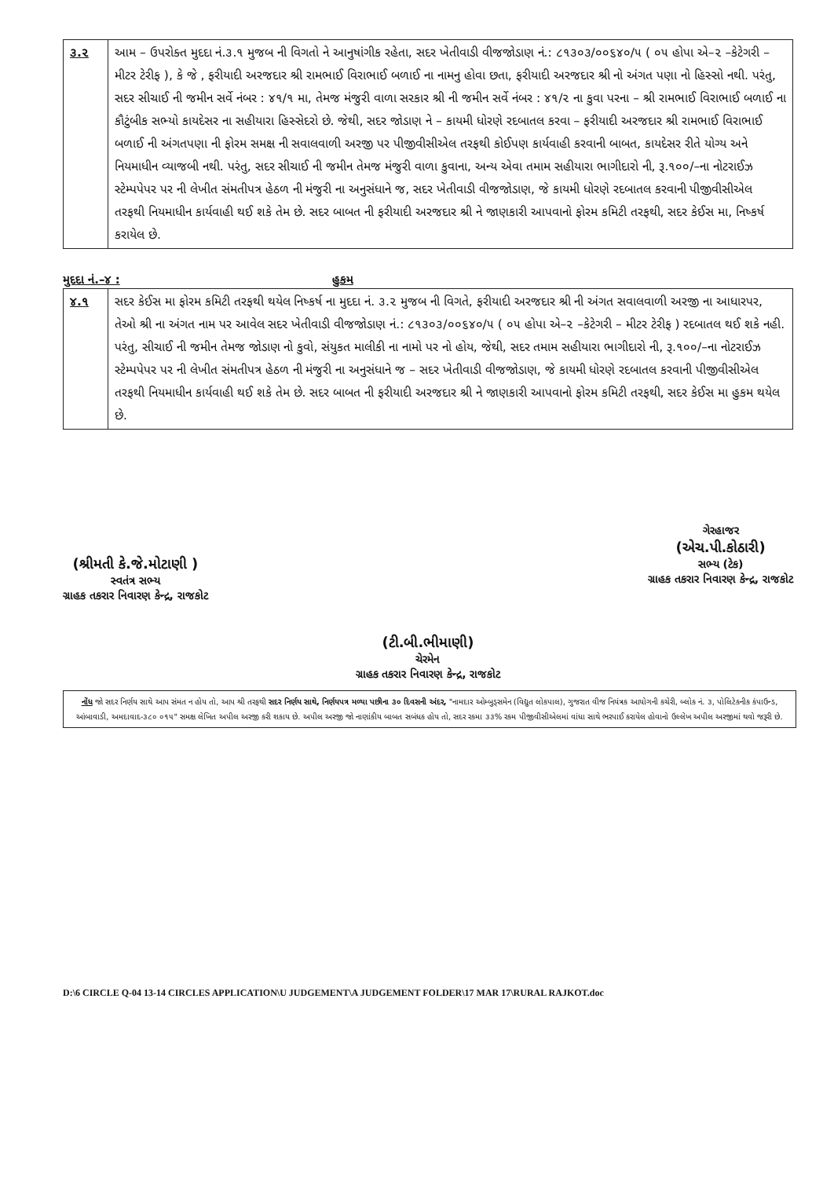| ૩.૨ | આમ – ઉપરોક્ત મુદદા નં.૩.૧ મુજબ ની વિગતો ને આનુષાંગીક રહેતા, સદર ખેતીવાડી વીજજોડાણ નં.: ૮૧૩૦૩/૦૦૬૪૦/૫ ( ૦૫ હોપા એ–૨ –કેટેગરી – મીટર ટેરીફ ), કે જે , ફરીયાદી અરજદાર શ્રી રામભાઈ વિરાભાઈ બળાઈ ના નામનુ હોવા છતા, ફરીયાદી અરજદાર શ્રી નો અંગત પણા નો હિસ્સો નથી. પરંતુ, સદર સીચાઈ ની જમીન સર્વે નંબર : ૪૧/૧ મા, તેમજ મંજુરી વાળા સરકાર શ્રી ની જમીન સર્વે નંબર : ૪૧/૨ ના કુવા પરના – શ્રી રામભાઈ વિરાભાઈ બળાઈ ના કૌટુંબીક સભ્યો કાયદેસર ના સહીયારા હિસ્સેદરો છે. જેથી, સદર જોડાણ ને – કાયમી ધોરણે રદબાતલ કરવા – ફરીયાદી અરજદાર શ્રી રામભાઈ વિરાભાઈ બળાઈ ની અંગતપણા ની ફોરમ સમક્ષ ની સવાલવાળી અરજી પર પીજીવીસીએલ તરફથી કોઈપણ કાર્યવાહી કરવાની બાબત, કાયદેસર રીતે યોગ્ય અને નિયમાધીન વ્યાજબી નથી. પરંતુ, સદર સીચાઈ ની જમીન તેમજ મંજુરી વાળા કુવાના, અન્ય એવા તમામ સહીયારા ભાગીદારો ની, રૂ.૧૦૦/–ના નોટરાઈઝ સ્ટેમ્પપેપર પર ની લેખીત સંમતીપત્ર હેઠળ ની મંજુરી ના અનુસંધાને જ, સદર ખેતીવાડી વીજજોડાણ, જે કાયમી ધોરણે રદબાતલ કરવાની પીજીવીસીએલ તરફથી નિયમાધીન કાર્યવાહી થઈ શકે તેમ છે. સદર બાબત ની ફરીયાદી અરજદાર શ્રી ને જાણકારી આપવાનો ફોરમ કમિટી તરફથી, સદર કેઈસ મા, નિષ્કર્ષ કરાયેલ છે. |
મુદદા નં.–૪ : હુકમ
| ૪.૧ | સદર કેઈસ મા ફોરમ કમિટી તરફથી થયેલ નિષ્કર્ષ ના મુદદા નં. ૩.૨ મુજબ ની વિગતે, ફરીયાદી અરજદાર શ્રી ની અંગત સવાલવાળી અરજી ના આધારપર, તેઓ શ્રી ના અંગત નામ પર આવેલ સદર ખેતીવાડી વીજજોડાણ નં.: ૮૧૩૦૩/૦૦૬૪૦/૫ ( ૦૫ હોપા એ–૨ –કેટેગરી – મીટર ટેરીફ ) રદબાતલ થઈ શકે નહી. પરંતુ, સીચાઈ ની જમીન તેમજ જોડાણ નો કુવો, સંયુકત માલીકી ના નામો પર નો હોય, જેથી, સદર તમામ સહીયારા ભાગીદારો ની, રૂ.૧૦૦/–ના નોટરાઈઝ સ્ટેમ્પપેપર પર ની લેખીત સંમતીપત્ર હેઠળ ની મંજુરી ના અનુસંધાને જ – સદર ખેતીવાડી વીજજોડાણ, જે કાયમી ધોરણે રદબાતલ કરવાની પીજીવીસીએલ તરફથી નિયમાધીન કાર્યવાહી થઈ શકે તેમ છે. સદર બાબત ની ફરીયાદી અરજદાર શ્રી ને જાણકારી આપવાનો ફોરમ કમિટી તરફથી, સદર કેઈસ મા હુકમ થયેલ છે. |
(શ્રીમતી કે.જે.મોટાણી )
સ્વતંત્ર સભ્ય
ગ્રાહક તકરાર નિવારણ કેન્દ્ર, રાજકોટ
(ટી.બી.ભીમાણી)
ચેરમેન
ગ્રાહક તકરાર નિવારણ કેન્દ્ર, રાજકોટ
ગેરહાજર
(એચ.પી.કોઠારી)
સભ્ય (ટેક)
ગ્રાહક તકરાર નિવારણ કેન્દ્ર, રાજકોટ
નોંધ જો સદર નિર્ણય સાથે આપ સંમત ન હોય તો, આપ શ્રી તરફથી સદર નિર્ણય સાથે, નિર્ણયપત્ર મળ્યા પછીના ૩૦ દિવસની અંદર, "નામદાર ઓમ્બુડ્સમેન (વિદ્યુત લોકપાલ), ગુજરાત વીજ નિયંત્રક આયોગની કચેરી, બ્લોક નં. ૩, પોલિટેકનીક કંપાઉન્ડ, આંબાવાડી, અમદાવાદ-૩૮૦ ૦૧૫" સમક્ષ લેખિત અપીલ અરજી કરી શકાય છે. અપીલ અરજી જો નાણાંકીય બાબત સબંધક હોય તો, સદર રકમા ૩૩% રકમ પીજીવીસીએલમાં વાંધા સાથે ભરપાઈ કરાયેલ હોવાનો ઉલ્લેખ અપીલ અરજીમાં થવો જરૂરી છે.
D:\6 CIRCLE Q-04 13-14 CIRCLES APPLICATION\U JUDGEMENT\A JUDGEMENT FOLDER\17 MAR 17\RURAL RAJKOT.doc